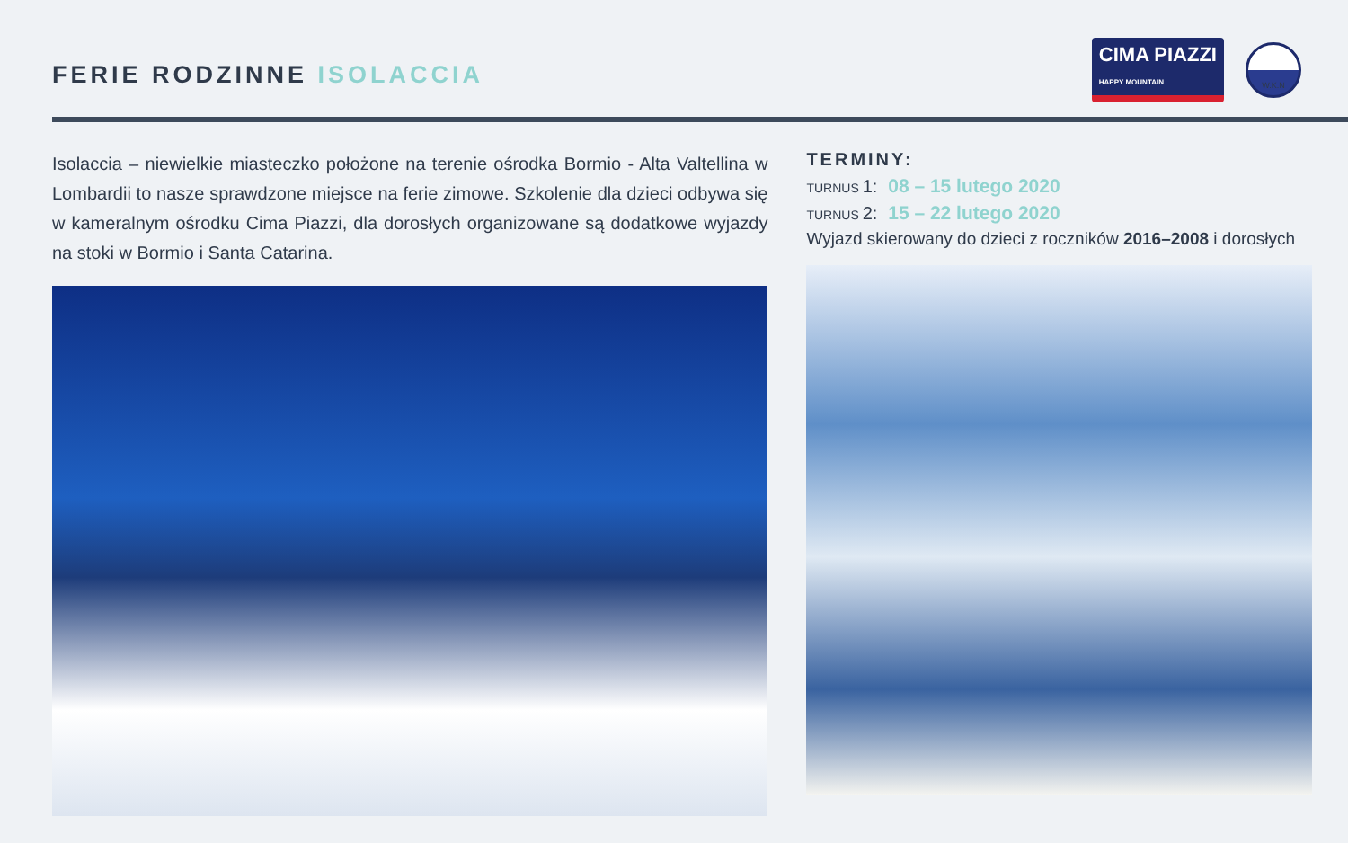FERIE RODZINNE ISOLACCIA
CIMA PIAZZI
HAPPY MOUNTAIN
W.K.N
Isolaccia – niewielkie miasteczko położone na terenie ośrodka Bormio - Alta Valtellina w Lombardii to nasze sprawdzone miejsce na ferie zimowe. Szkolenie dla dzieci odbywa się w kameralnym ośrodku Cima Piazzi, dla dorosłych organizowane są dodatkowe wyjazdy na stoki w Bormio i Santa Catarina.
TERMINY:
TURNUS 1: 08 – 15 lutego 2020
TURNUS 2: 15 – 22 lutego 2020
Wyjazd skierowany do dzieci z roczników 2016–2008 i dorosłych